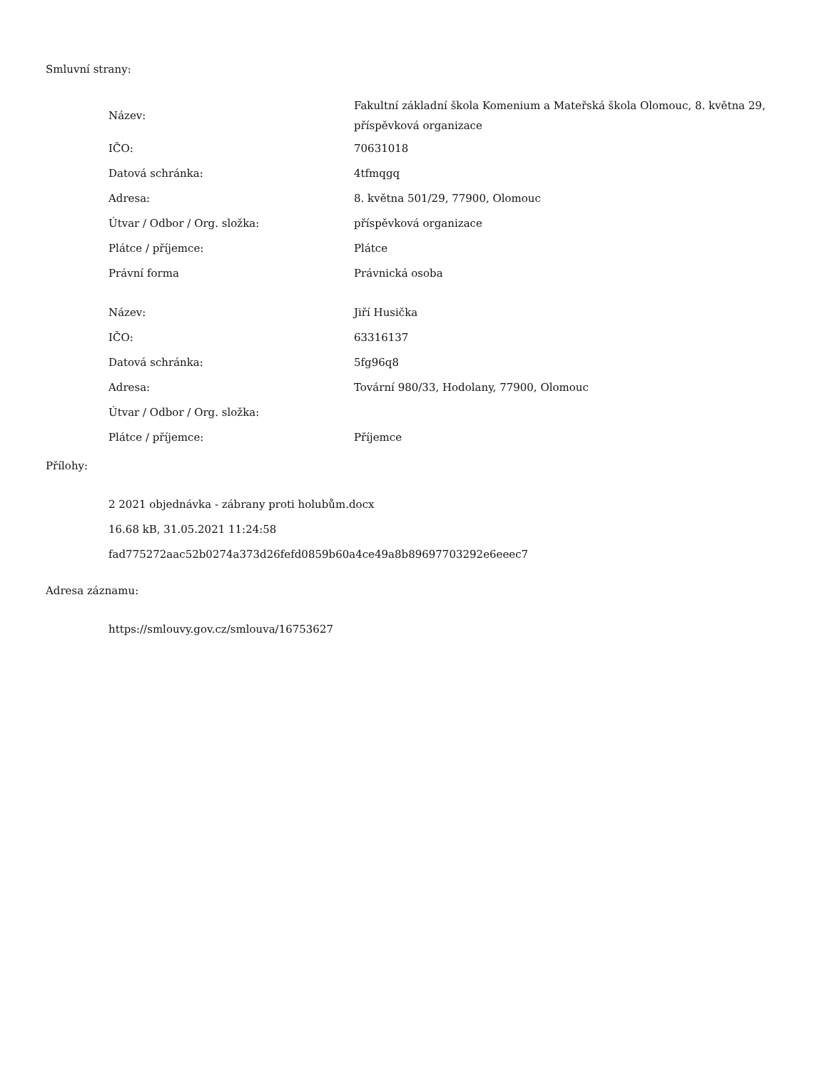Smluvní strany:
| Název: | Fakultní základní škola Komenium a Mateřská škola Olomouc, 8. května 29, příspěvková organizace |
| IČO: | 70631018 |
| Datová schránka: | 4tfmqgq |
| Adresa: | 8. května 501/29, 77900, Olomouc |
| Útvar / Odbor / Org. složka: | příspěvková organizace |
| Plátce / příjemce: | Plátce |
| Právní forma | Právnická osoba |
| Název: | Jiří Husička |
| IČO: | 63316137 |
| Datová schránka: | 5fg96q8 |
| Adresa: | Tovární 980/33, Hodolany, 77900, Olomouc |
| Útvar / Odbor / Org. složka: | |
| Plátce / příjemce: | Příjemce |
Přílohy:
2 2021 objednávka - zábrany proti holubům.docx
16.68 kB, 31.05.2021 11:24:58
fad775272aac52b0274a373d26fefd0859b60a4ce49a8b89697703292e6eeec7
Adresa záznamu:
https://smlouvy.gov.cz/smlouva/16753627